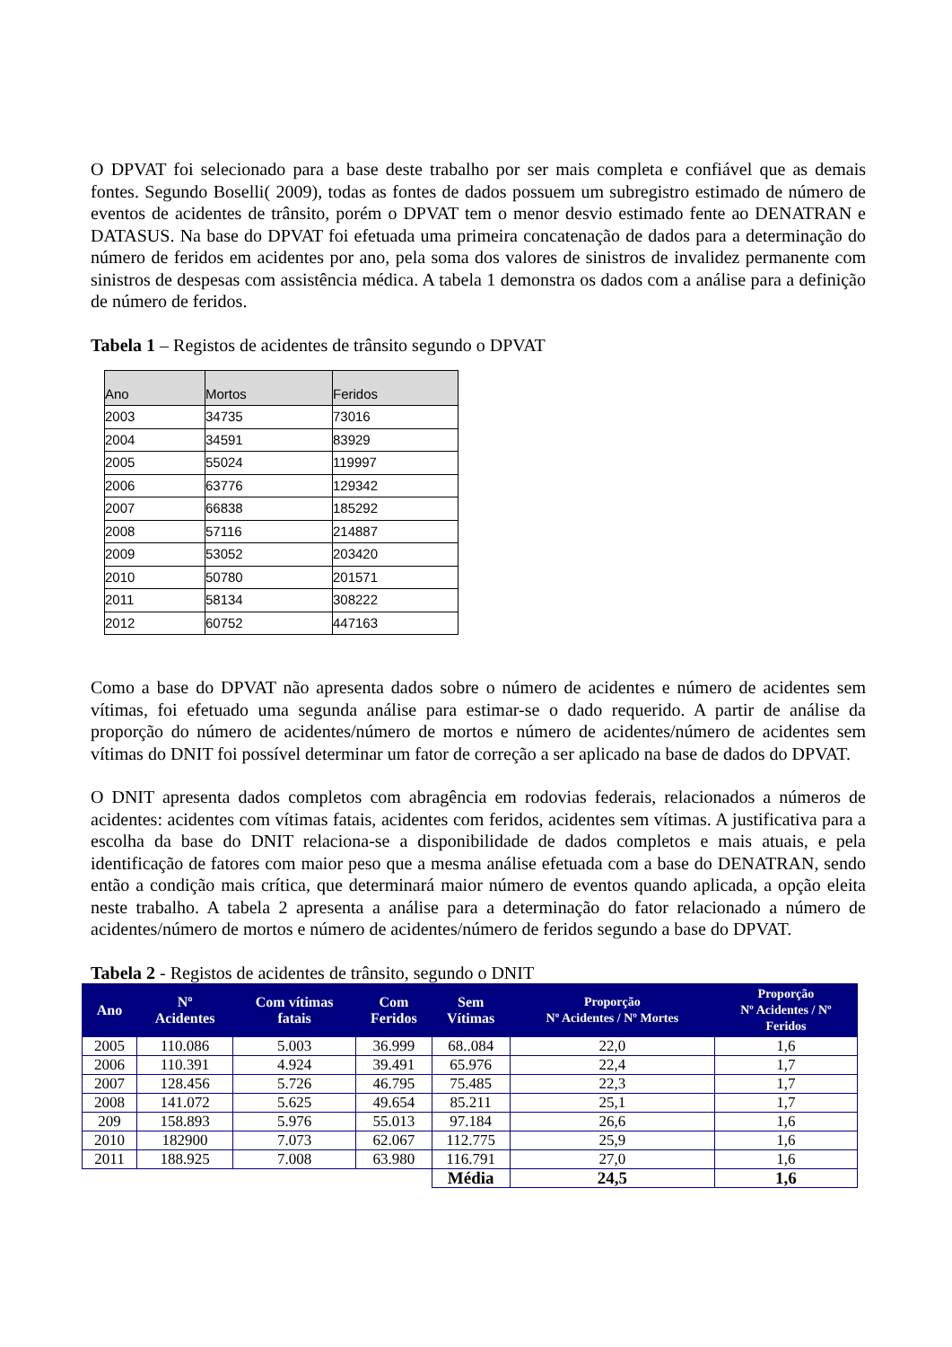O DPVAT foi selecionado para a base deste trabalho por ser mais completa e confiável que as demais fontes. Segundo Boselli( 2009), todas as fontes de dados possuem um subregistro estimado de número de eventos de acidentes de trânsito, porém o DPVAT tem o menor desvio estimado fente ao DENATRAN e DATASUS. Na base do DPVAT foi efetuada uma primeira concatenação de dados para a determinação do número de feridos em acidentes por ano, pela soma dos valores de sinistros de invalidez permanente com sinistros de despesas com assistência médica. A tabela 1 demonstra os dados com a análise para a definição de número de feridos.
Tabela 1 – Registos de acidentes de trânsito segundo o DPVAT
| Ano | Mortos | Feridos |
| --- | --- | --- |
| 2003 | 34735 | 73016 |
| 2004 | 34591 | 83929 |
| 2005 | 55024 | 119997 |
| 2006 | 63776 | 129342 |
| 2007 | 66838 | 185292 |
| 2008 | 57116 | 214887 |
| 2009 | 53052 | 203420 |
| 2010 | 50780 | 201571 |
| 2011 | 58134 | 308222 |
| 2012 | 60752 | 447163 |
Como a base do DPVAT não apresenta dados sobre o número de acidentes e número de acidentes sem vítimas, foi efetuado uma segunda análise para estimar-se o dado requerido. A partir de análise da proporção do número de acidentes/número de mortos e número de acidentes/número de acidentes sem vítimas do DNIT foi possível determinar um fator de correção a ser aplicado na base de dados do DPVAT.
O DNIT apresenta dados completos com abragência em rodovias federais, relacionados a números de acidentes: acidentes com vítimas fatais, acidentes com feridos, acidentes sem vítimas. A justificativa para a escolha da base do DNIT relaciona-se a disponibilidade de dados completos e mais atuais, e pela identificação de fatores com maior peso que a mesma análise efetuada com a base do DENATRAN, sendo então a condição mais crítica, que determinará maior número de eventos quando aplicada, a opção eleita neste trabalho. A tabela 2 apresenta a análise para a determinação do fator relacionado a número de acidentes/número de mortos e número de acidentes/número de feridos segundo a base do DPVAT.
Tabela 2 - Registos de acidentes de trânsito, segundo o DNIT
| Ano | Nº Acidentes | Com vítimas fatais | Com Feridos | Sem Vítimas | Proporção Nº Acidentes / Nº Mortes | Proporção Nº Acidentes / Nº Feridos |
| --- | --- | --- | --- | --- | --- | --- |
| 2005 | 110.086 | 5.003 | 36.999 | 68..084 | 22,0 | 1,6 |
| 2006 | 110.391 | 4.924 | 39.491 | 65.976 | 22,4 | 1,7 |
| 2007 | 128.456 | 5.726 | 46.795 | 75.485 | 22,3 | 1,7 |
| 2008 | 141.072 | 5.625 | 49.654 | 85.211 | 25,1 | 1,7 |
| 209 | 158.893 | 5.976 | 55.013 | 97.184 | 26,6 | 1,6 |
| 2010 | 182900 | 7.073 | 62.067 | 112.775 | 25,9 | 1,6 |
| 2011 | 188.925 | 7.008 | 63.980 | 116.791 | 27,0 | 1,6 |
| | | | | Média | 24,5 | 1,6 |